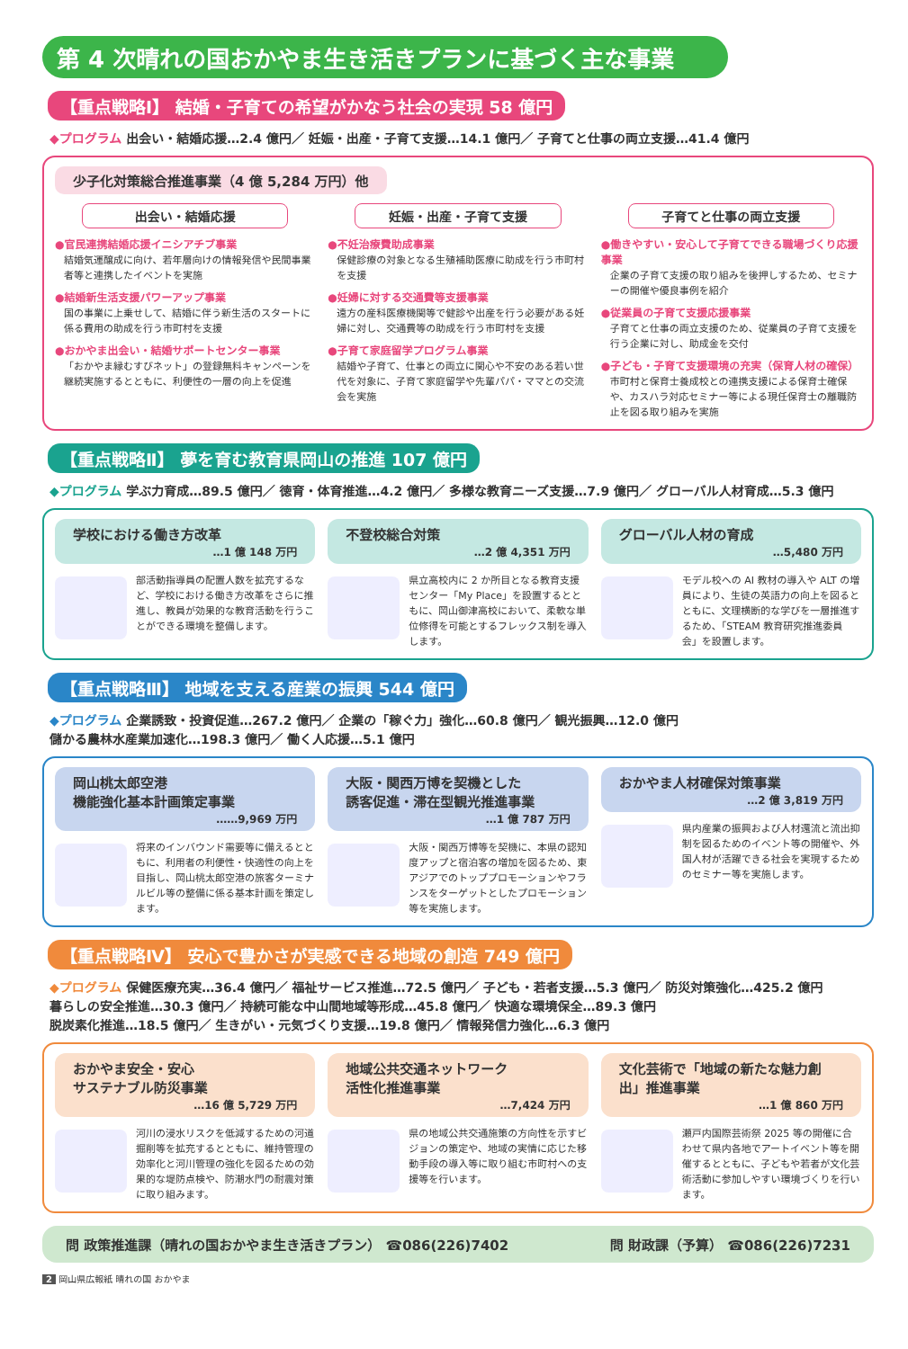第 4 次晴れの国おかやま生き活きプランに基づく主な事業
【重点戦略Ⅰ】 結婚・子育ての希望がかなう社会の実現 58 億円
◆プログラム 出会い・結婚応援…2.4 億円／ 妊娠・出産・子育て支援…14.1 億円／ 子育てと仕事の両立支援…41.4 億円
少子化対策総合推進事業（4 億 5,284 万円）他
出会い・結婚応援
●官民連携結婚応援イニシアチブ事業
結婚気運醸成に向け、若年層向けの情報発信や民間事業者等と連携したイベントを実施
●結婚新生活支援パワーアップ事業
国の事業に上乗せして、結婚に伴う新生活のスタートに係る費用の助成を行う市町村を支援
●おかやま出会い・結婚サポートセンター事業
「おかやま縁むすびネット」の登録無料キャンペーンを継続実施するとともに、利便性の一層の向上を促進
妊娠・出産・子育て支援
●不妊治療費助成事業
保健診療の対象となる生殖補助医療に助成を行う市町村を支援
●妊婦に対する交通費等支援事業
遠方の産科医療機関等で健診や出産を行う必要がある妊婦に対し、交通費等の助成を行う市町村を支援
●子育て家庭留学プログラム事業
結婚や子育て、仕事との両立に関心や不安のある若い世代を対象に、子育て家庭留学や先輩パパ・ママとの交流会を実施
子育てと仕事の両立支援
●働きやすい・安心して子育てできる職場づくり応援事業
企業の子育て支援の取り組みを後押しするため、セミナーの開催や優良事例を紹介
●従業員の子育て支援応援事業
子育てと仕事の両立支援のため、従業員の子育て支援を行う企業に対し、助成金を交付
●子ども・子育て支援環境の充実（保育人材の確保）
市町村と保育士養成校との連携支援による保育士確保や、カスハラ対応セミナー等による現任保育士の離職防止を図る取り組みを実施
【重点戦略Ⅱ】 夢を育む教育県岡山の推進 107 億円
◆プログラム 学ぶ力育成…89.5 億円／ 徳育・体育推進…4.2 億円／ 多様な教育ニーズ支援…7.9 億円／ グローバル人材育成…5.3 億円
学校における働き方改革
…1 億 148 万円
部活動指導員の配置人数を拡充するなど、学校における働き方改革をさらに推進し、教員が効果的な教育活動を行うことができる環境を整備します。
不登校総合対策
…2 億 4,351 万円
県立高校内に 2 か所目となる教育支援センター「My Place」を設置するとともに、岡山御津高校において、柔軟な単位修得を可能とするフレックス制を導入します。
グローバル人材の育成
…5,480 万円
モデル校への AI 教材の導入や ALT の増員により、生徒の英語力の向上を図るとともに、文理横断的な学びを一層推進するため、「STEAM 教育研究推進委員会」を設置します。
【重点戦略Ⅲ】 地域を支える産業の振興 544 億円
◆プログラム 企業誘致・投資促進…267.2 億円／ 企業の「稼ぐ力」強化…60.8 億円／ 観光振興…12.0 億円
儲かる農林水産業加速化…198.3 億円／ 働く人応援…5.1 億円
岡山桃太郎空港
機能強化基本計画策定事業
……9,969 万円
将来のインバウンド需要等に備えるとともに、利用者の利便性・快適性の向上を目指し、岡山桃太郎空港の旅客ターミナルビル等の整備に係る基本計画を策定します。
大阪・関西万博を契機とした
誘客促進・滞在型観光推進事業
…1 億 787 万円
大阪・関西万博等を契機に、本県の認知度アップと宿泊客の増加を図るため、東アジアでのトッププロモーションやフランスをターゲットとしたプロモーション等を実施します。
おかやま人材確保対策事業
…2 億 3,819 万円
県内産業の振興および人材還流と流出抑制を図るためのイベント等の開催や、外国人材が活躍できる社会を実現するためのセミナー等を実施します。
【重点戦略Ⅳ】 安心で豊かさが実感できる地域の創造 749 億円
◆プログラム 保健医療充実…36.4 億円／ 福祉サービス推進…72.5 億円／ 子ども・若者支援…5.3 億円／ 防災対策強化…425.2 億円
暮らしの安全推進…30.3 億円／ 持続可能な中山間地域等形成…45.8 億円／ 快適な環境保全…89.3 億円
脱炭素化推進…18.5 億円／ 生きがい・元気づくり支援…19.8 億円／ 情報発信力強化…6.3 億円
おかやま安全・安心
サステナブル防災事業
…16 億 5,729 万円
河川の浸水リスクを低減するための河道掘削等を拡充するとともに、維持管理の効率化と河川管理の強化を図るための効果的な堤防点検や、防潮水門の耐震対策に取り組みます。
地域公共交通ネットワーク
活性化推進事業
…7,424 万円
県の地域公共交通施策の方向性を示すビジョンの策定や、地域の実情に応じた移動手段の導入等に取り組む市町村への支援等を行います。
文化芸術で「地域の新たな魅力創出」推進事業
…1 億 860 万円
瀬戸内国際芸術祭 2025 等の開催に合わせて県内各地でアートイベント等を開催するとともに、子どもや若者が文化芸術活動に参加しやすい環境づくりを行います。
問 政策推進課（晴れの国おかやま生き活きプラン） ☎086(226)7402 問 財政課（予算） ☎086(226)7231
2 岡山県広報紙 晴れの国 おかやま